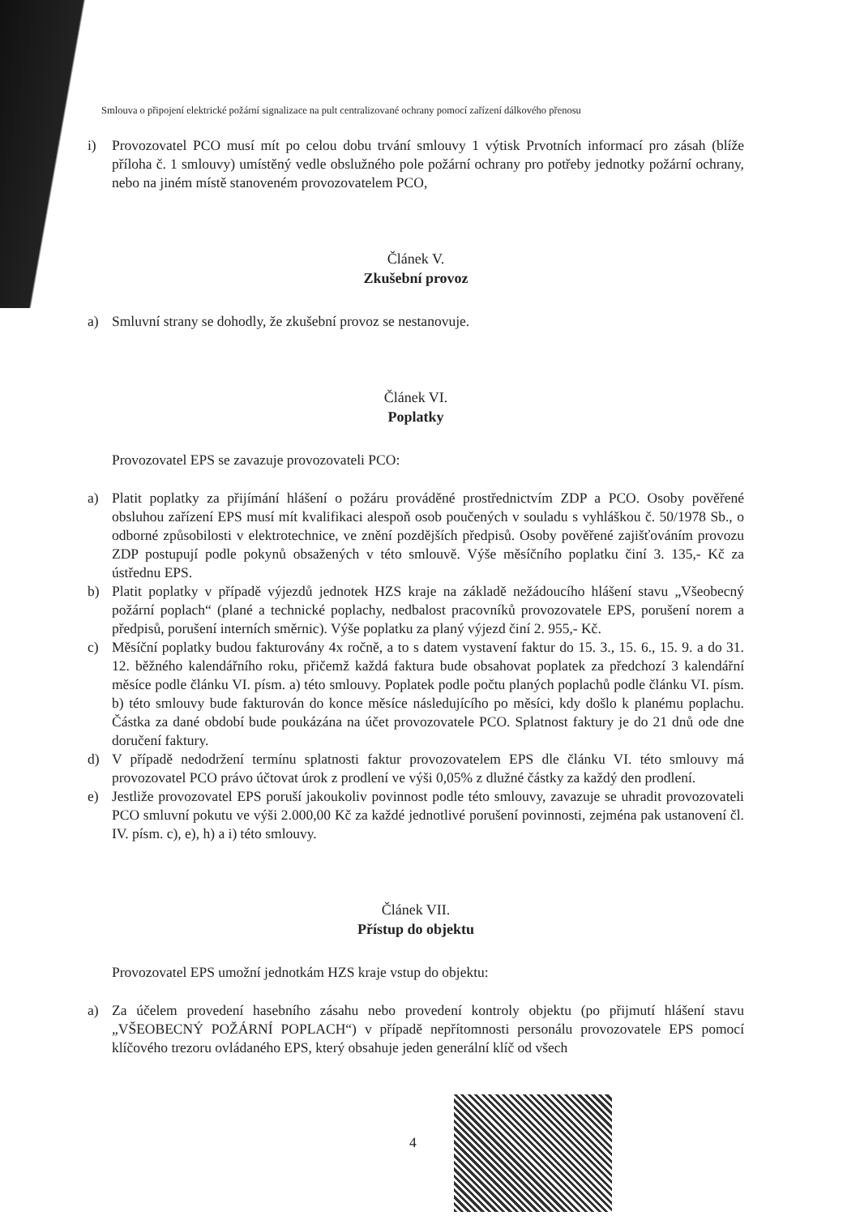Smlouva o připojení elektrické požární signalizace na pult centralizované ochrany pomocí zařízení dálkového přenosu
i) Provozovatel PCO musí mít po celou dobu trvání smlouvy 1 výtisk Prvotních informací pro zásah (blíže příloha č. 1 smlouvy) umístěný vedle obslužného pole požární ochrany pro potřeby jednotky požární ochrany, nebo na jiném místě stanoveném provozovatelem PCO,
Článek V.
Zkušební provoz
a) Smluvní strany se dohodly, že zkušební provoz se nestanovuje.
Článek VI.
Poplatky
Provozovatel EPS se zavazuje provozovateli PCO:
a) Platit poplatky za přijímání hlášení o požáru prováděné prostřednictvím ZDP a PCO. Osoby pověřené obsluhou zařízení EPS musí mít kvalifikaci alespoň osob poučených v souladu s vyhláškou č. 50/1978 Sb., o odborné způsobilosti v elektrotechnice, ve znění pozdějších předpisů. Osoby pověřené zajišťováním provozu ZDP postupují podle pokynů obsažených v této smlouvě. Výše měsíčního poplatku činí 3. 135,- Kč za ústřednu EPS.
b) Platit poplatky v případě výjezdů jednotek HZS kraje na základě nežádoucího hlášení stavu „Všeobecný požární poplach“ (plané a technické poplachy, nedbalost pracovníků provozovatele EPS, porušení norem a předpisů, porušení interních směrnic). Výše poplatku za planý výjezd činí 2. 955,- Kč.
c) Měsíční poplatky budou fakturovány 4x ročně, a to s datem vystavení faktur do 15. 3., 15. 6., 15. 9. a do 31. 12. běžného kalendářního roku, přičemž každá faktura bude obsahovat poplatek za předchozí 3 kalendářní měsíce podle článku VI. písm. a) této smlouvy. Poplatek podle počtu planých poplachů podle článku VI. písm. b) této smlouvy bude fakturován do konce měsíce následujícího po měsíci, kdy došlo k planému poplachu. Částka za dané období bude poukázána na účet provozovatele PCO. Splatnost faktury je do 21 dnů ode dne doručení faktury.
d) V případě nedodržení termínu splatnosti faktur provozovatelem EPS dle článku VI. této smlouvy má provozovatel PCO právo účtovat úrok z prodlení ve výši 0,05% z dlužné částky za každý den prodlení.
e) Jestliže provozovatel EPS poruší jakoukoliv povinnost podle této smlouvy, zavazuje se uhradit provozovateli PCO smluvní pokutu ve výši 2.000,00 Kč za každé jednotlivé porušení povinnosti, zejména pak ustanovení čl. IV. písm. c), e), h) a i) této smlouvy.
Článek VII.
Přístup do objektu
Provozovatel EPS umožní jednotkám HZS kraje vstup do objektu:
a) Za účelem provedení hasebního zásahu nebo provedení kontroly objektu (po přijmutí hlášení stavu „VŠEOBECNÝ POŽÁRNÍ POPLACH“) v případě nepřítomnosti personálu provozovatele EPS pomocí klíčového trezoru ovládaného EPS, který obsahuje jeden generální klíč od všech
4